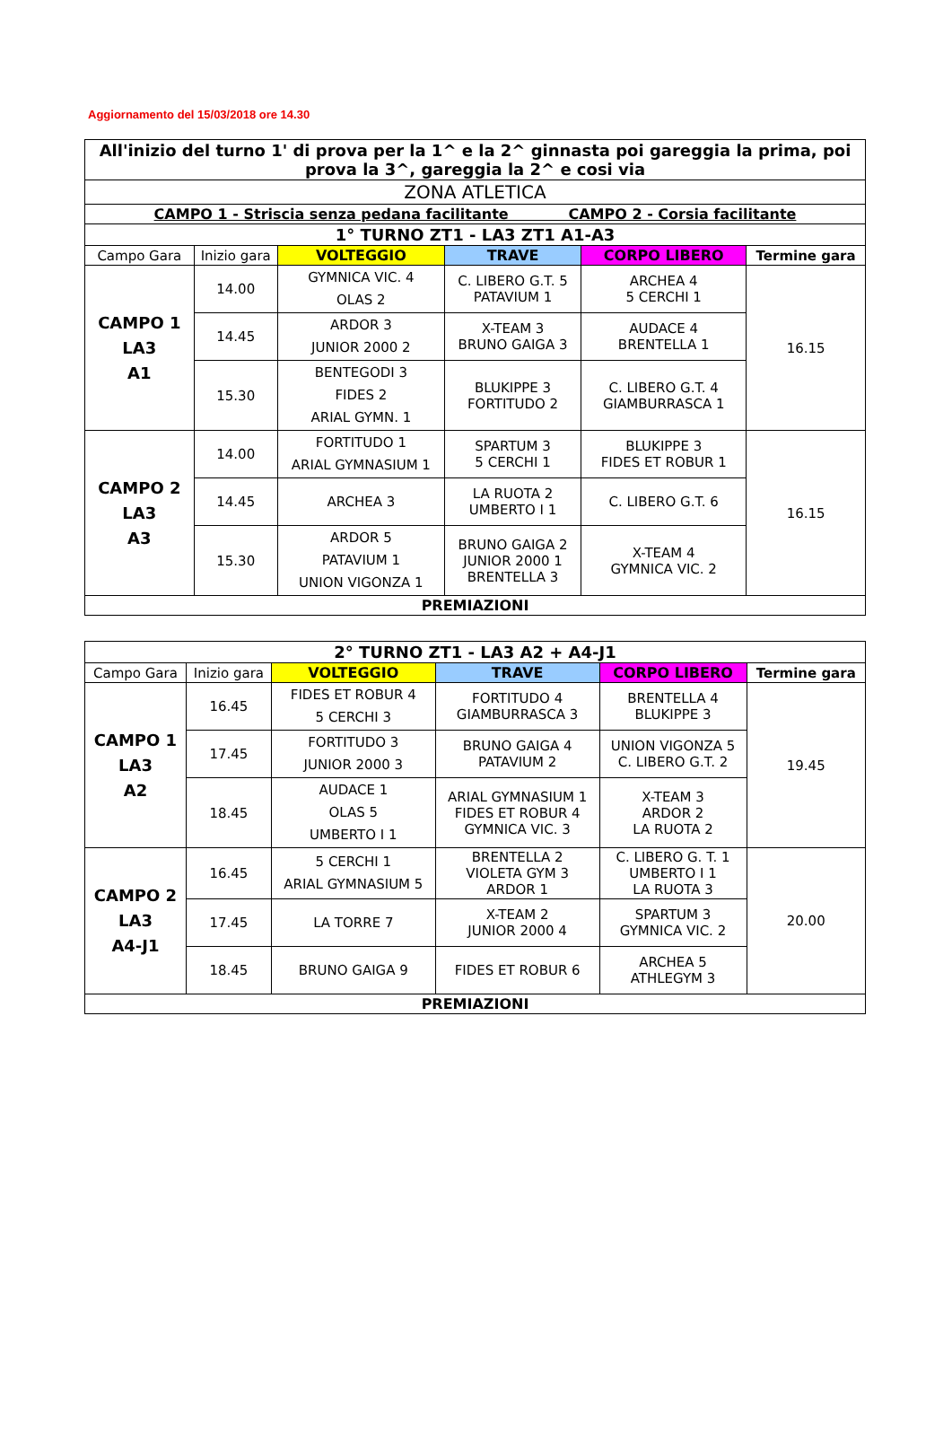Aggiornamento del 15/03/2018 ore 14.30
| All'inizio del turno 1' di prova per la 1^ e la 2^ ginnasta poi gareggia la prima, poi prova la 3^, gareggia la 2^ e cosi via | | | | | |
| ZONA ATLETICA | | | | | |
| CAMPO 1 - Striscia senza pedana facilitante CAMPO 2 - Corsia facilitante | | | | | |
| 1° TURNO ZT1 - LA3 ZT1 A1-A3 | | | | | |
| Campo Gara | Inizio gara | VOLTEGGIO | TRAVE | CORPO LIBERO | Termine gara |
| CAMPO 1 LA3 A1 | 14.00 | GYMNICA VIC. 4 OLAS 2 | C. LIBERO G.T. 5 PATAVIUM 1 | ARCHEA 4 5 CERCHI 1 | 16.15 |
| | 14.45 | ARDOR 3 JUNIOR 2000 2 | X-TEAM 3 BRUNO GAIGA 3 | AUDACE 4 BRENTELLA 1 | |
| | 15.30 | BENTEGODI 3 FIDES 2 ARIAL GYMN. 1 | BLUKIPPE 3 FORTITUDO 2 | C. LIBERO G.T. 4 GIAMBURRASCA 1 | |
| CAMPO 2 LA3 A3 | 14.00 | FORTITUDO 1 ARIAL GYMNASIUM 1 | SPARTUM 3 5 CERCHI 1 | BLUKIPPE 3 FIDES ET ROBUR 1 | 16.15 |
| | 14.45 | ARCHEA 3 | LA RUOTA 2 UMBERTO I 1 | C. LIBERO G.T. 6 | |
| | 15.30 | ARDOR 5 PATAVIUM 1 UNION VIGONZA 1 | BRUNO GAIGA 2 JUNIOR 2000 1 BRENTELLA 3 | X-TEAM 4 GYMNICA VIC. 2 | |
| PREMIAZIONI | | | | | |
| 2° TURNO ZT1 - LA3 A2 + A4-J1 | | | | | |
| Campo Gara | Inizio gara | VOLTEGGIO | TRAVE | CORPO LIBERO | Termine gara |
| CAMPO 1 LA3 A2 | 16.45 | FIDES ET ROBUR 4 5 CERCHI 3 | FORTITUDO 4 GIAMBURRASCA 3 | BRENTELLA 4 BLUKIPPE 3 | 19.45 |
| | 17.45 | FORTITUDO 3 JUNIOR 2000 3 | BRUNO GAIGA 4 PATAVIUM 2 | UNION VIGONZA 5 C. LIBERO G.T. 2 | |
| | 18.45 | AUDACE 1 OLAS 5 UMBERTO I 1 | ARIAL GYMNASIUM 1 FIDES ET ROBUR 4 GYMNICA VIC. 3 | X-TEAM 3 ARDOR 2 LA RUOTA 2 | |
| CAMPO 2 LA3 A4-J1 | 16.45 | 5 CERCHI 1 ARIAL GYMNASIUM 5 | BRENTELLA 2 VIOLETA GYM 3 ARDOR 1 | C. LIBERO G. T. 1 UMBERTO I 1 LA RUOTA 3 | 20.00 |
| | 17.45 | LA TORRE 7 | X-TEAM 2 JUNIOR 2000 4 | SPARTUM 3 GYMNICA VIC. 2 | |
| | 18.45 | BRUNO GAIGA 9 | FIDES ET ROBUR 6 | ARCHEA 5 ATHLEGYM 3 | |
| PREMIAZIONI | | | | | |